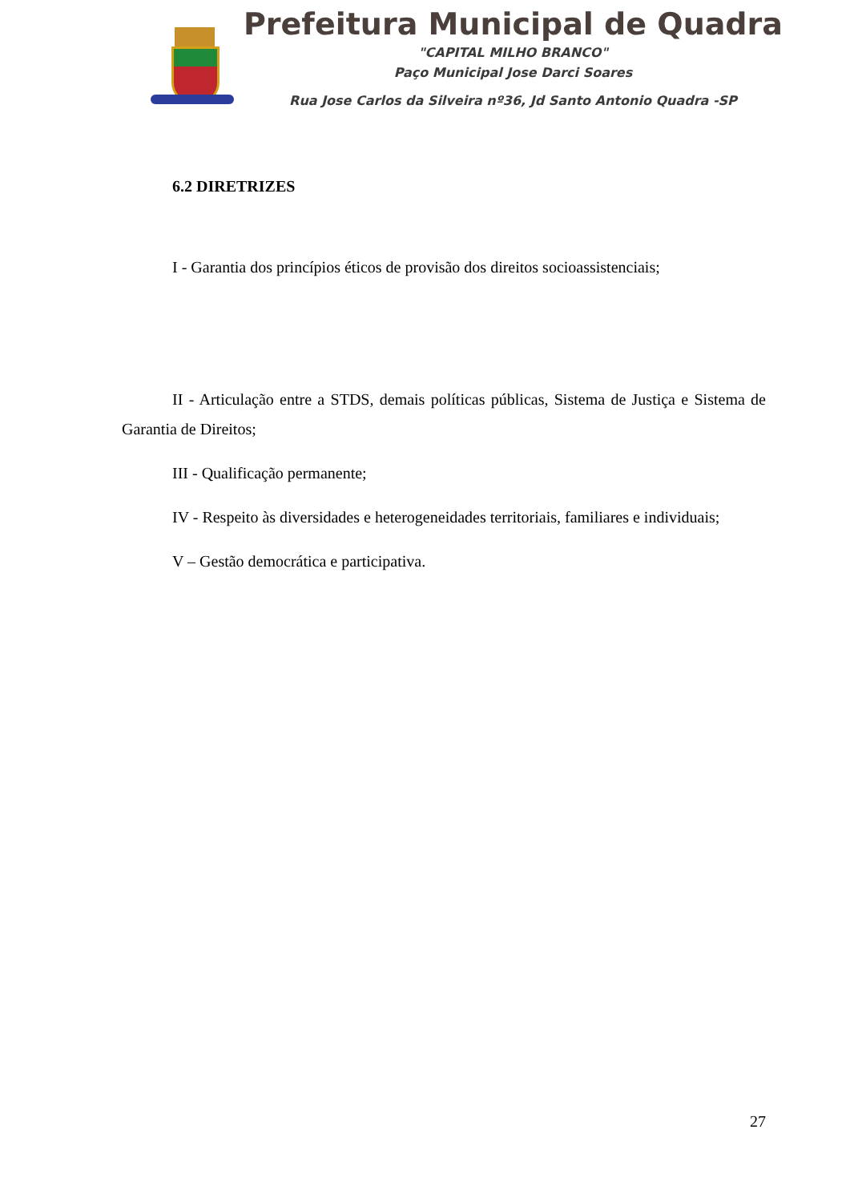Prefeitura Municipal de Quadra
"CAPITAL MILHO BRANCO"
Paço Municipal Jose Darci Soares
Rua Jose Carlos da Silveira nº36, Jd Santo Antonio Quadra -SP
6.2 DIRETRIZES
I - Garantia dos princípios éticos de provisão dos direitos socioassistenciais;
II - Articulação entre a STDS, demais políticas públicas, Sistema de Justiça e Sistema de Garantia de Direitos;
III - Qualificação permanente;
IV - Respeito às diversidades e heterogeneidades territoriais, familiares e individuais;
V – Gestão democrática e participativa.
27